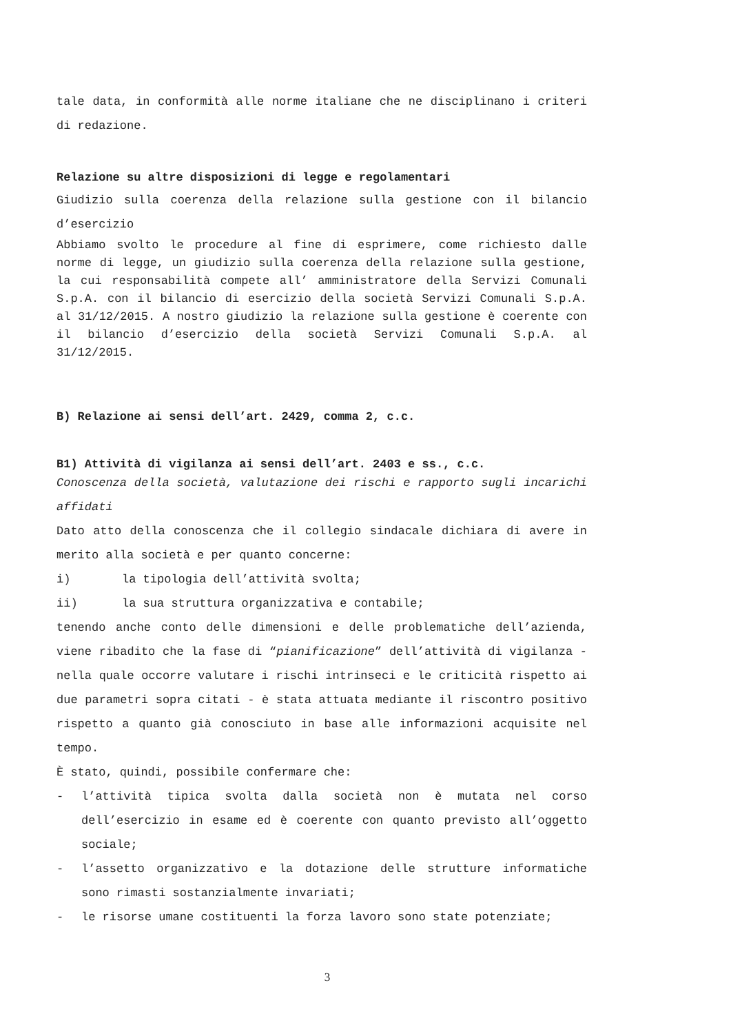tale data, in conformità alle norme italiane che ne disciplinano i criteri di redazione.
Relazione su altre disposizioni di legge e regolamentari
Giudizio sulla coerenza della relazione sulla gestione con il bilancio d’esercizio
Abbiamo svolto le procedure al fine di esprimere, come richiesto dalle norme di legge, un giudizio sulla coerenza della relazione sulla gestione, la cui responsabilità compete all’ amministratore della Servizi Comunali S.p.A. con il bilancio di esercizio della società Servizi Comunali S.p.A. al 31/12/2015. A nostro giudizio la relazione sulla gestione è coerente con il bilancio d’esercizio della società Servizi Comunali S.p.A. al 31/12/2015.
B) Relazione ai sensi dell’art. 2429, comma 2, c.c.
B1) Attività di vigilanza ai sensi dell’art. 2403 e ss., c.c.
Conoscenza della società, valutazione dei rischi e rapporto sugli incarichi affidati
Dato atto della conoscenza che il collegio sindacale dichiara di avere in merito alla società e per quanto concerne:
i) la tipologia dell’attività svolta;
ii) la sua struttura organizzativa e contabile;
tenendo anche conto delle dimensioni e delle problematiche dell’azienda, viene ribadito che la fase di “pianificazione” dell’attività di vigilanza - nella quale occorre valutare i rischi intrinseci e le criticità rispetto ai due parametri sopra citati - è stata attuata mediante il riscontro positivo rispetto a quanto già conosciuto in base alle informazioni acquisite nel tempo.
È stato, quindi, possibile confermare che:
- l’attività tipica svolta dalla società non è mutata nel corso dell’esercizio in esame ed è coerente con quanto previsto all’oggetto sociale;
- l’assetto organizzativo e la dotazione delle strutture informatiche sono rimasti sostanzialmente invariati;
- le risorse umane costituenti la forza lavoro sono state potenziate;
3